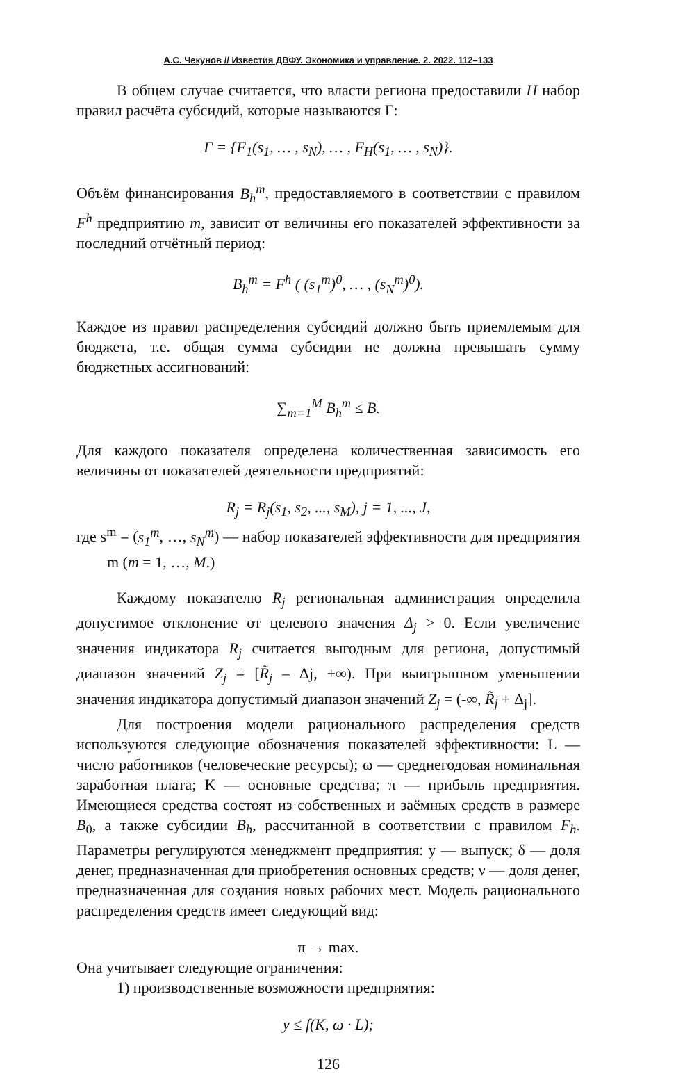А.С. Чекунов // Известия ДВФУ. Экономика и управление. 2. 2022. 112–133
В общем случае считается, что власти региона предоставили H набор правил расчёта субсидий, которые называются Г:
Γ = {F<sub>1</sub>(s<sub>1</sub>, … , s<sub>N</sub>), … , F<sub>H</sub>(s<sub>1</sub>, … , s<sub>N</sub>)}.
Объём финансирования B<sub>h</sub><sup>m</sup>, предоставляемого в соответствии с правилом F<sup>h</sup> предприятию m, зависит от величины его показателей эффективности за последний отчётный период:
B<sub>h</sub><sup>m</sup> = F<sup>h</sup> ( (s<sub>1</sub><sup>m</sup>)<sup>0</sup>, … , (s<sub>N</sub><sup>m</sup>)<sup>0</sup>).
Каждое из правил распределения субсидий должно быть приемлемым для бюджета, т.е. общая сумма субсидии не должна превышать сумму бюджетных ассигнований:
∑<sub>m=1</sub><sup>M</sup> B<sub>h</sub><sup>m</sup> ≤ B.
Для каждого показателя определена количественная зависимость его величины от показателей деятельности предприятий:
R<sub>j</sub> = R<sub>j</sub>(s<sub>1</sub>, s<sub>2</sub>, ..., s<sub>M</sub>), j = 1, ..., J,
где s<sup>m</sup> = (s<sub>1</sub><sup>m</sup>, …, s<sub>N</sub><sup>m</sup>) — набор показателей эффективности для предприятия m (m = 1, …, M.)
Каждому показателю R<sub>j</sub> региональная администрация определила допустимое отклонение от целевого значения Δ<sub>j</sub> > 0. Если увеличение значения индикатора R<sub>j</sub> считается выгодным для региона, допустимый диапазон значений Z<sub>j</sub> = [R̃<sub>j</sub> – Δj, +∞). При выигрышном уменьшении значения индикатора допустимый диапазон значений Z<sub>j</sub> = (-∞, R̃<sub>j</sub> + Δ<sub>j</sub>].
Для построения модели рационального распределения средств используются следующие обозначения показателей эффективности: L — число работников (человеческие ресурсы); ω — среднегодовая номинальная заработная плата; K — основные средства; π — прибыль предприятия. Имеющиеся средства состоят из собственных и заёмных средств в размере B<sub>0</sub>, а также субсидии B<sub>h</sub>, рассчитанной в соответствии с правилом F<sub>h</sub>. Параметры регулируются менеджмент предприятия: y — выпуск; δ — доля денег, предназначенная для приобретения основных средств; ν — доля денег, предназначенная для создания новых рабочих мест. Модель рационального распределения средств имеет следующий вид:
π → max.
Она учитывает следующие ограничения:
1) производственные возможности предприятия:
y ≤ f(K, ω · L);
126